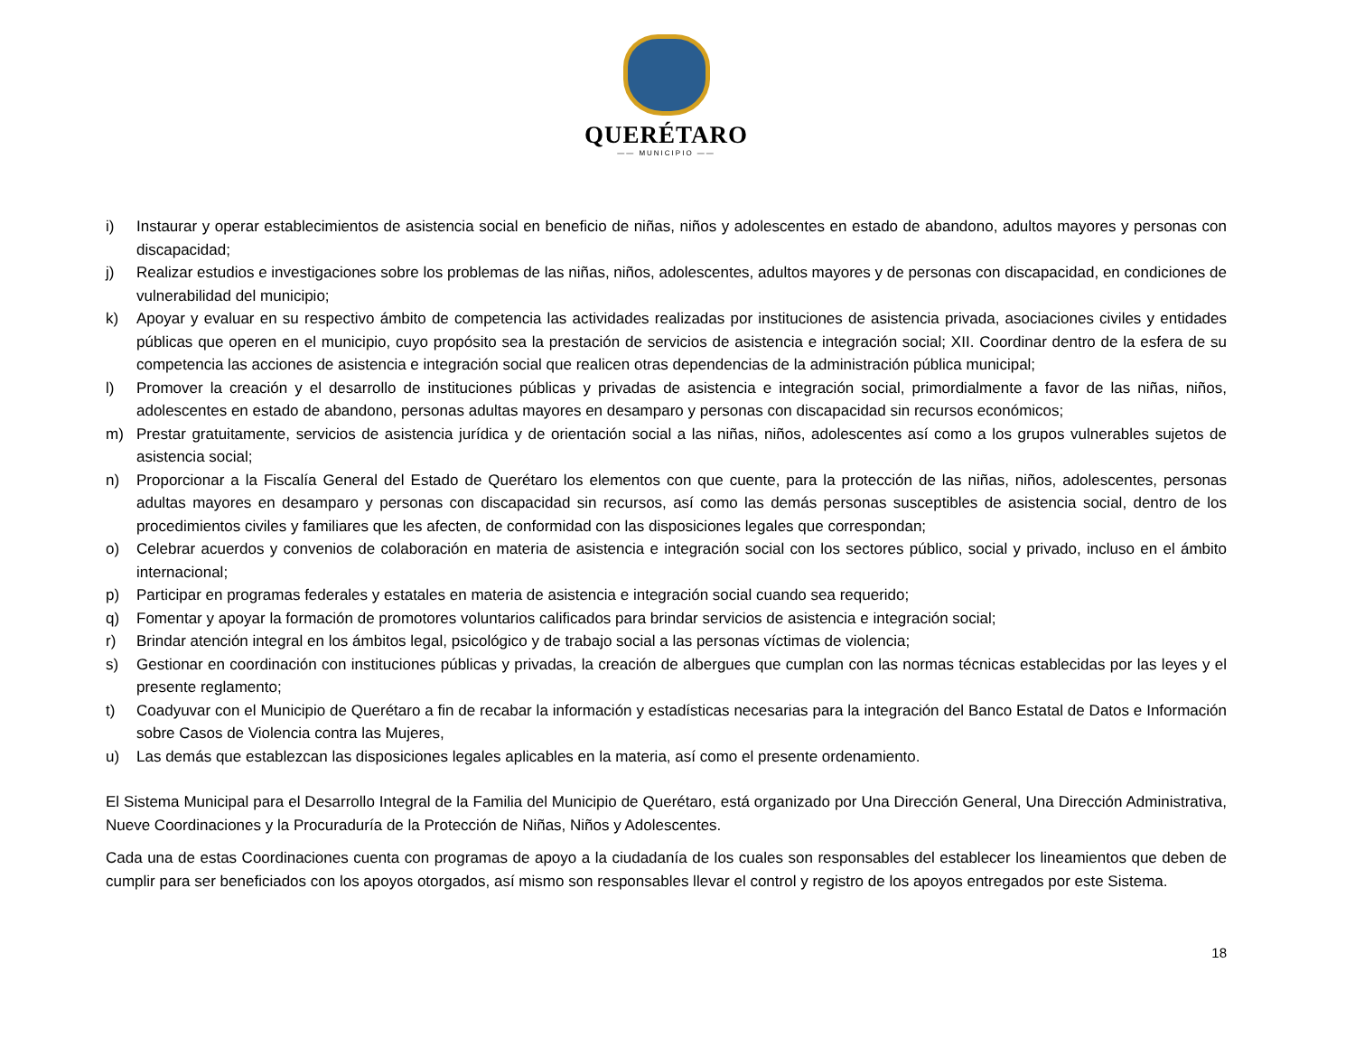QUERÉTARO
—— MUNICIPIO ——
i) Instaurar y operar establecimientos de asistencia social en beneficio de niñas, niños y adolescentes en estado de abandono, adultos mayores y personas con discapacidad;
j) Realizar estudios e investigaciones sobre los problemas de las niñas, niños, adolescentes, adultos mayores y de personas con discapacidad, en condiciones de vulnerabilidad del municipio;
k) Apoyar y evaluar en su respectivo ámbito de competencia las actividades realizadas por instituciones de asistencia privada, asociaciones civiles y entidades públicas que operen en el municipio, cuyo propósito sea la prestación de servicios de asistencia e integración social; XII. Coordinar dentro de la esfera de su competencia las acciones de asistencia e integración social que realicen otras dependencias de la administración pública municipal;
l) Promover la creación y el desarrollo de instituciones públicas y privadas de asistencia e integración social, primordialmente a favor de las niñas, niños, adolescentes en estado de abandono, personas adultas mayores en desamparo y personas con discapacidad sin recursos económicos;
m) Prestar gratuitamente, servicios de asistencia jurídica y de orientación social a las niñas, niños, adolescentes así como a los grupos vulnerables sujetos de asistencia social;
n) Proporcionar a la Fiscalía General del Estado de Querétaro los elementos con que cuente, para la protección de las niñas, niños, adolescentes, personas adultas mayores en desamparo y personas con discapacidad sin recursos, así como las demás personas susceptibles de asistencia social, dentro de los procedimientos civiles y familiares que les afecten, de conformidad con las disposiciones legales que correspondan;
o) Celebrar acuerdos y convenios de colaboración en materia de asistencia e integración social con los sectores público, social y privado, incluso en el ámbito internacional;
p) Participar en programas federales y estatales en materia de asistencia e integración social cuando sea requerido;
q) Fomentar y apoyar la formación de promotores voluntarios calificados para brindar servicios de asistencia e integración social;
r) Brindar atención integral en los ámbitos legal, psicológico y de trabajo social a las personas víctimas de violencia;
s) Gestionar en coordinación con instituciones públicas y privadas, la creación de albergues que cumplan con las normas técnicas establecidas por las leyes y el presente reglamento;
t) Coadyuvar con el Municipio de Querétaro a fin de recabar la información y estadísticas necesarias para la integración del Banco Estatal de Datos e Información sobre Casos de Violencia contra las Mujeres,
u) Las demás que establezcan las disposiciones legales aplicables en la materia, así como el presente ordenamiento.
El Sistema Municipal para el Desarrollo Integral de la Familia del Municipio de Querétaro, está organizado por Una Dirección General, Una Dirección Administrativa, Nueve Coordinaciones y la Procuraduría de la Protección de Niñas, Niños y Adolescentes.
Cada una de estas Coordinaciones cuenta con programas de apoyo a la ciudadanía de los cuales son responsables del establecer los lineamientos que deben de cumplir para ser beneficiados con los apoyos otorgados, así mismo son responsables llevar el control y registro de los apoyos entregados por este Sistema.
18